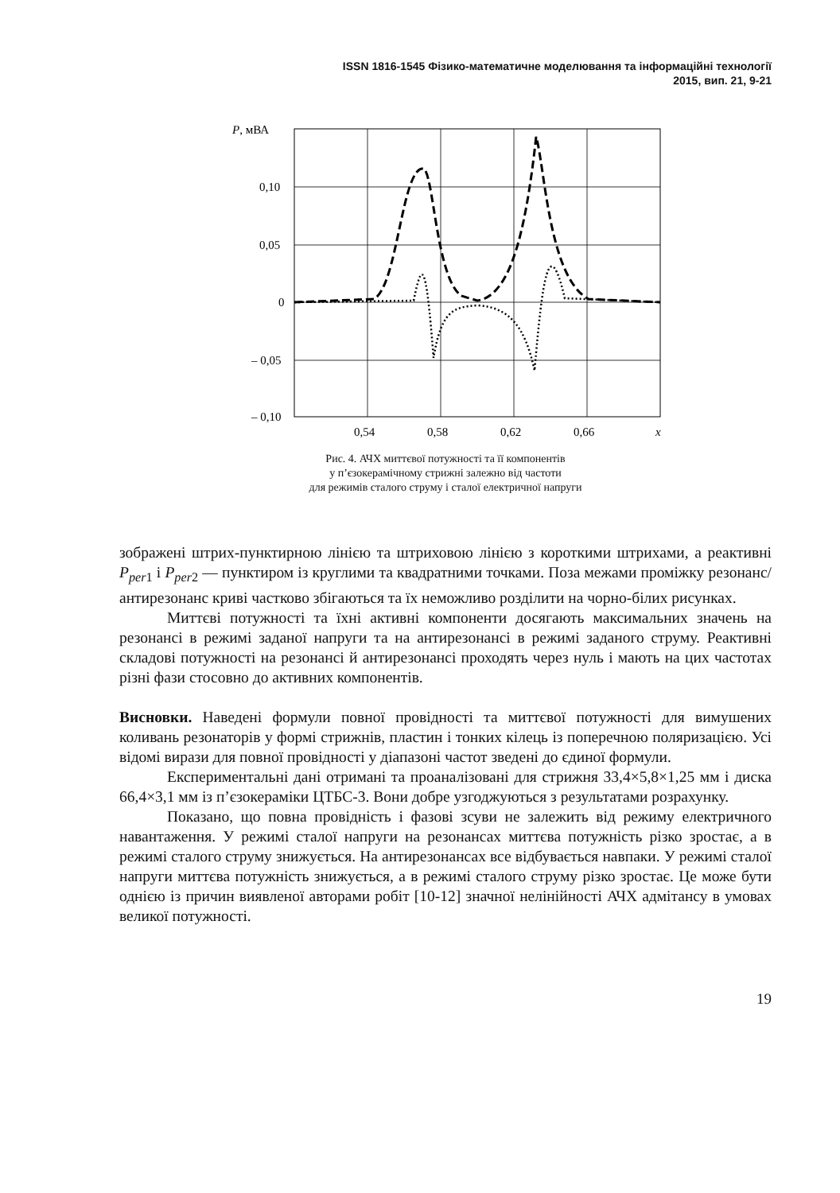ISSN 1816-1545 Фізико-математичне моделювання та інформаційні технології
2015, вип. 21, 9-21
P, мВА
0,10
0,05
0
– 0,05
– 0,10
0,54
0,58
0,62
0,66
x
Рис. 4. АЧХ миттєвої потужності та її компонентів
у п’єзокерамічному стрижні залежно від частоти
для режимів сталого струму і сталої електричної напруги
зображені штрих-пунктирною лінією та штриховою лінією з короткими штрихами, а реактивні P<sub>per1</sub> і P<sub>per2</sub> — пунктиром із круглими та квадратними точками. Поза межами проміжку резонанс/антирезонанс криві частково збігаються та їх неможливо розділити на чорно-білих рисунках.
Миттєві потужності та їхні активні компоненти досягають максимальних значень на резонансі в режимі заданої напруги та на антирезонансі в режимі заданого струму. Реактивні складові потужності на резонансі й антирезонансі проходять через нуль і мають на цих частотах різні фази стосовно до активних компонентів.
Висновки. Наведені формули повної провідності та миттєвої потужності для вимушених коливань резонаторів у формі стрижнів, пластин і тонких кілець із поперечною поляризацією. Усі відомі вирази для повної провідності у діапазоні частот зведені до єдиної формули.
Експериментальні дані отримані та проаналізовані для стрижня 33,4×5,8×1,25 мм і диска 66,4×3,1 мм із п’єзокераміки ЦТБС-3. Вони добре узгоджуються з результатами розрахунку.
Показано, що повна провідність і фазові зсуви не залежить від режиму електричного навантаження. У режимі сталої напруги на резонансах миттєва потужність різко зростає, а в режимі сталого струму знижується. На антирезонансах все відбувається навпаки. У режимі сталої напруги миттєва потужність знижується, а в режимі сталого струму різко зростає. Це може бути однією із причин виявленої авторами робіт [10-12] значної нелінійності АЧХ адмітансу в умовах великої потужності.
19